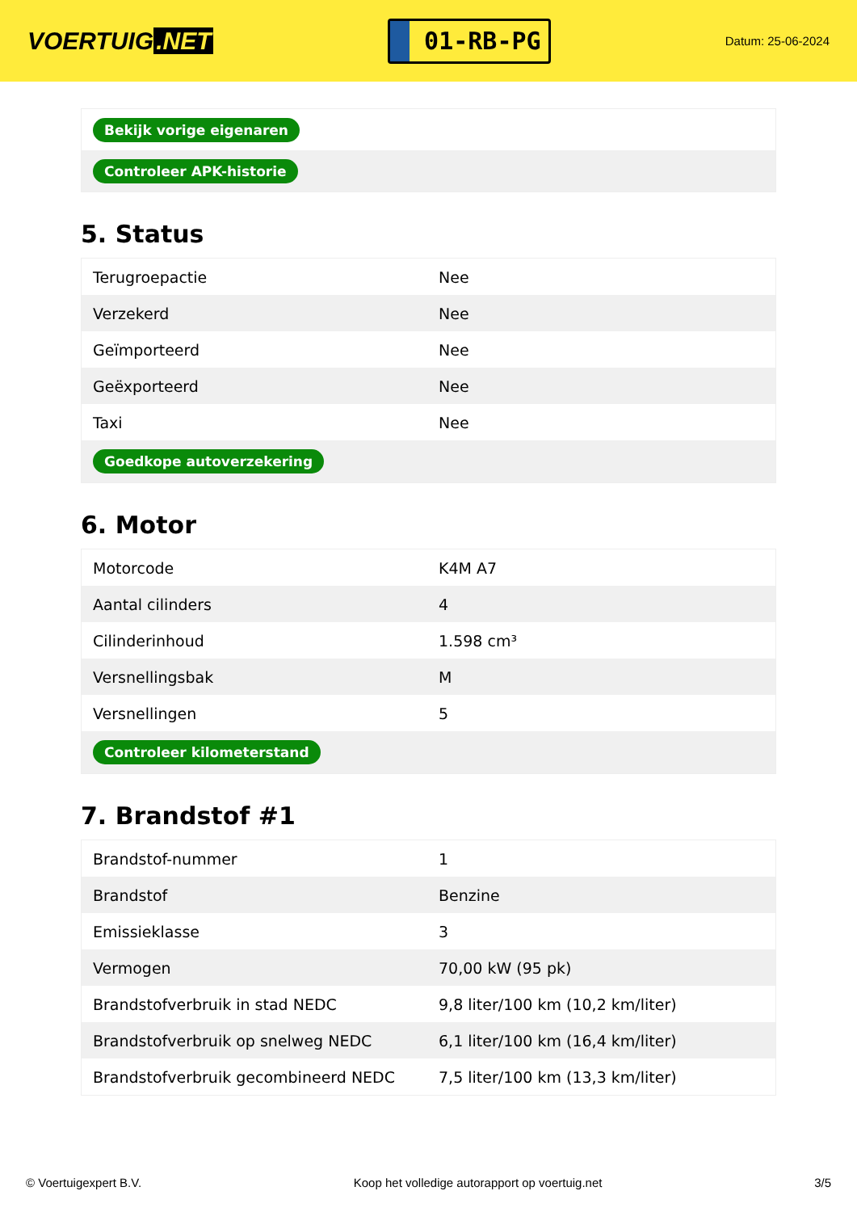VOERTUIG.NET
01-RB-PG
Datum: 25-06-2024
| Bekijk vorige eigenaren |
| Controleer APK-historie |
5. Status
| Terugroepactie | Nee |
| Verzekerd | Nee |
| Geïmporteerd | Nee |
| Geëxporteerd | Nee |
| Taxi | Nee |
| Goedkope autoverzekering | |
6. Motor
| Motorcode | K4M A7 |
| Aantal cilinders | 4 |
| Cilinderinhoud | 1.598 cm³ |
| Versnellingsbak | M |
| Versnellingen | 5 |
| Controleer kilometerstand | |
7. Brandstof #1
| Brandstof-nummer | 1 |
| Brandstof | Benzine |
| Emissieklasse | 3 |
| Vermogen | 70,00 kW (95 pk) |
| Brandstofverbruik in stad NEDC | 9,8 liter/100 km (10,2 km/liter) |
| Brandstofverbruik op snelweg NEDC | 6,1 liter/100 km (16,4 km/liter) |
| Brandstofverbruik gecombineerd NEDC | 7,5 liter/100 km (13,3 km/liter) |
© Voertuigexpert B.V. Koop het volledige autorapport op voertuig.net 3/5